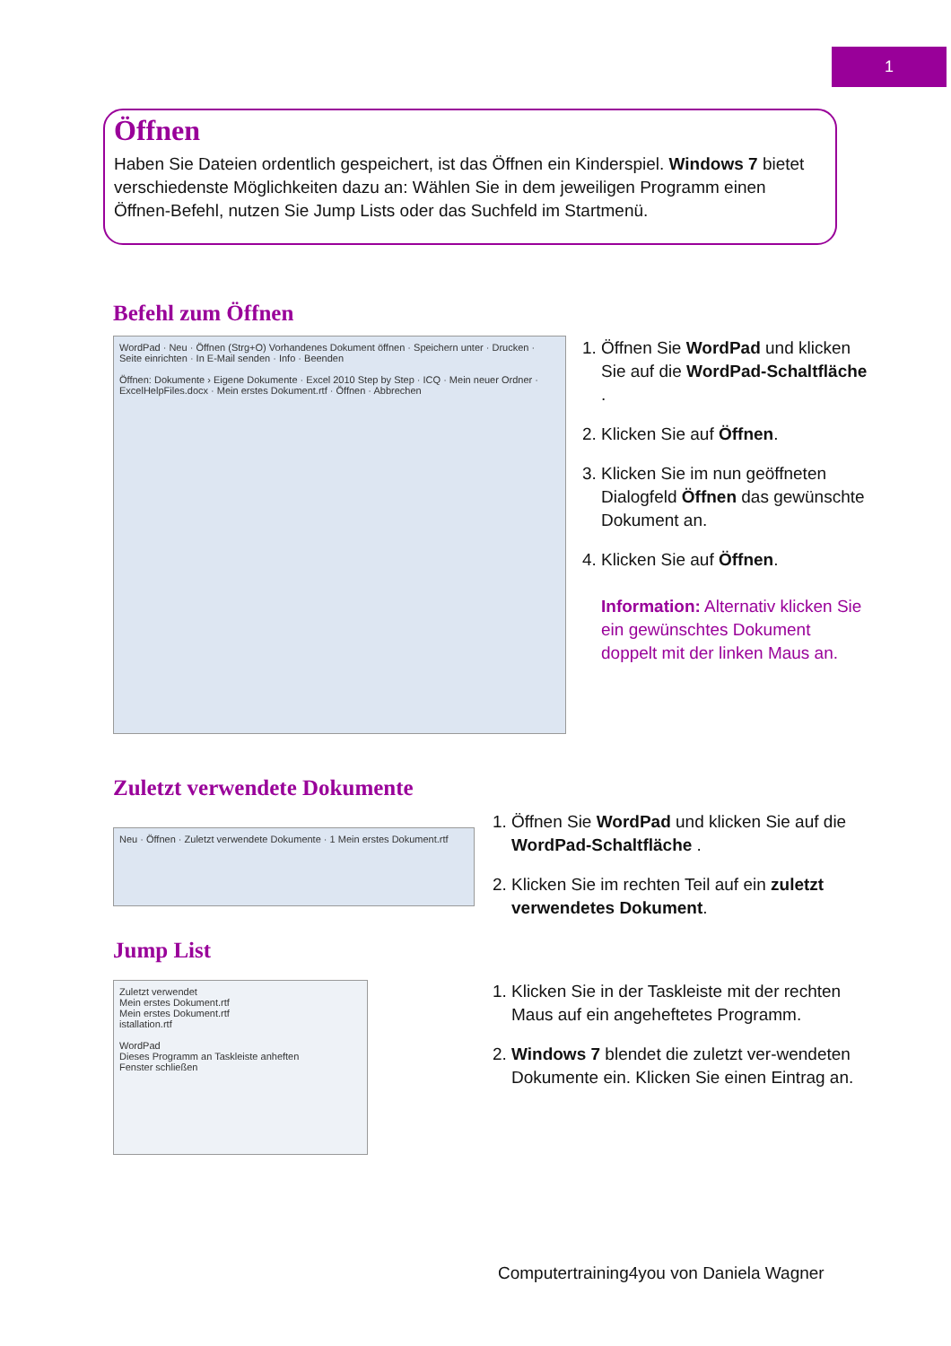1
Öffnen
Haben Sie Dateien ordentlich gespeichert, ist das Öffnen ein Kinderspiel. Windows 7 bietet verschiedenste Möglichkeiten dazu an: Wählen Sie in dem jeweiligen Programm einen Öffnen-Befehl, nutzen Sie Jump Lists oder das Suchfeld im Startmenü.
Befehl zum Öffnen
WordPad · Neu · Öffnen (Strg+O) Vorhandenes Dokument öffnen · Speichern unter · Drucken · Seite einrichten · In E-Mail senden · Info · Beenden
Öffnen: Dokumente › Eigene Dokumente · Excel 2010 Step by Step · ICQ · Mein neuer Ordner · ExcelHelpFiles.docx · Mein erstes Dokument.rtf · Öffnen · Abbrechen
1. Öffnen Sie WordPad und klicken Sie auf die WordPad-Schaltfläche .
2. Klicken Sie auf Öffnen.
3. Klicken Sie im nun geöffneten Dialogfeld Öffnen das gewünschte Dokument an.
4. Klicken Sie auf Öffnen.
Information: Alternativ klicken Sie ein gewünschtes Dokument doppelt mit der linken Maus an.
Zuletzt verwendete Dokumente
Neu · Öffnen · Zuletzt verwendete Dokumente · 1 Mein erstes Dokument.rtf
1. Öffnen Sie WordPad und klicken Sie auf die WordPad-Schaltfläche .
2. Klicken Sie im rechten Teil auf ein zuletzt verwendetes Dokument.
Jump List
Zuletzt verwendet
Mein erstes Dokument.rtf
Mein erstes Dokument.rtf
istallation.rtf
WordPad
Dieses Programm an Taskleiste anheften
Fenster schließen
1. Klicken Sie in der Taskleiste mit der rechten Maus auf ein angeheftetes Programm.
2. Windows 7 blendet die zuletzt ver-wendeten Dokumente ein. Klicken Sie einen Eintrag an.
Computertraining4you von Daniela Wagner